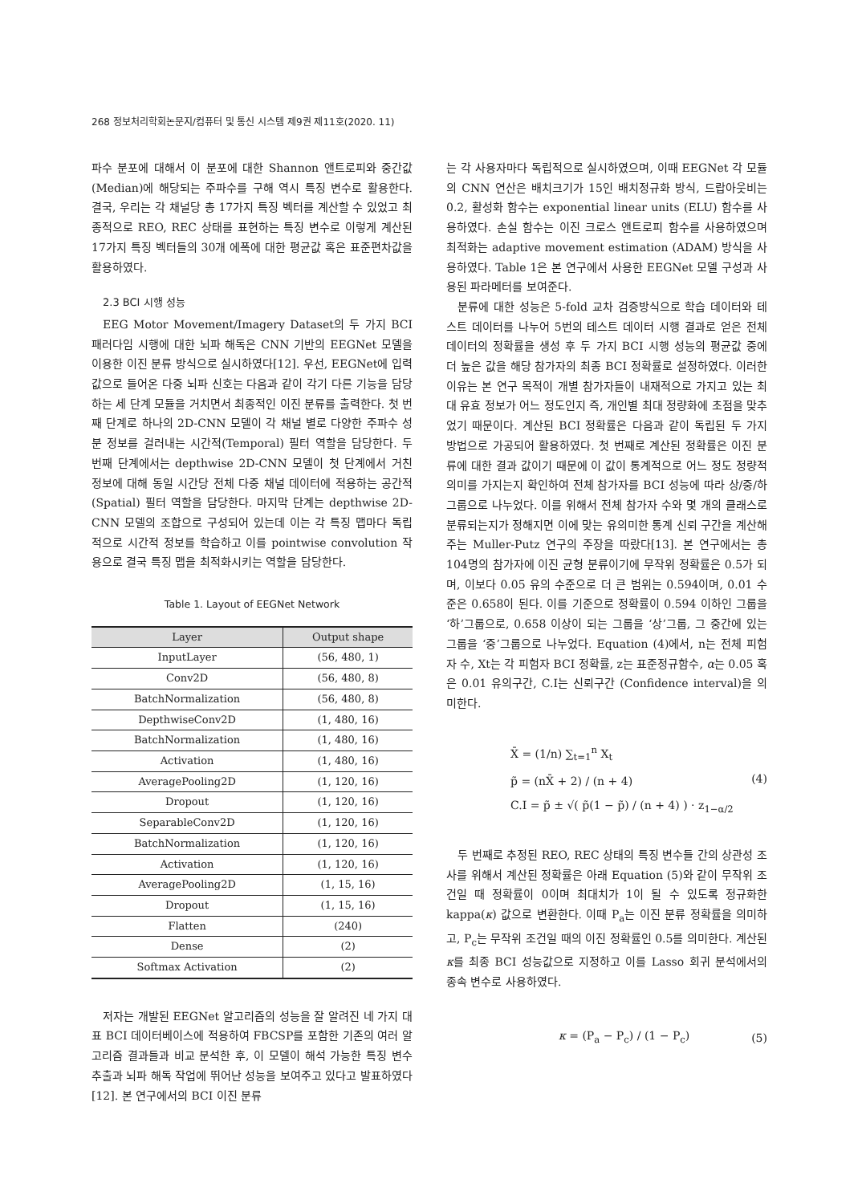268 정보처리학회논문지/컴퓨터 및 통신 시스템 제9권 제11호(2020. 11)
파수 분포에 대해서 이 분포에 대한 Shannon 앤트로피와 중간값(Median)에 해당되는 주파수를 구해 역시 특징 변수로 활용한다. 결국, 우리는 각 채널당 총 17가지 특징 벡터를 계산할 수 있었고 최종적으로 REO, REC 상태를 표현하는 특징 변수로 이렇게 계산된 17가지 특징 벡터들의 30개 에폭에 대한 평균값 혹은 표준편차값을 활용하였다.
2.3 BCI 시행 성능
EEG Motor Movement/Imagery Dataset의 두 가지 BCI 패러다임 시행에 대한 뇌파 해독은 CNN 기반의 EEGNet 모델을 이용한 이진 분류 방식으로 실시하였다[12]. 우선, EEGNet에 입력값으로 들어온 다중 뇌파 신호는 다음과 같이 각기 다른 기능을 담당하는 세 단계 모듈을 거치면서 최종적인 이진 분류를 출력한다. 첫 번째 단계로 하나의 2D-CNN 모델이 각 채널 별로 다양한 주파수 성분 정보를 걸러내는 시간적(Temporal) 필터 역할을 담당한다. 두 번째 단계에서는 depthwise 2D-CNN 모델이 첫 단계에서 거친 정보에 대해 동일 시간당 전체 다중 채널 데이터에 적용하는 공간적 (Spatial) 필터 역할을 담당한다. 마지막 단계는 depthwise 2D-CNN 모델의 조합으로 구성되어 있는데 이는 각 특징 맵마다 독립적으로 시간적 정보를 학습하고 이를 pointwise convolution 작용으로 결국 특징 맵을 최적화시키는 역할을 담당한다.
Table 1. Layout of EEGNet Network
| Layer | Output shape |
| --- | --- |
| InputLayer | (56, 480, 1) |
| Conv2D | (56, 480, 8) |
| BatchNormalization | (56, 480, 8) |
| DepthwiseConv2D | (1, 480, 16) |
| BatchNormalization | (1, 480, 16) |
| Activation | (1, 480, 16) |
| AveragePooling2D | (1, 120, 16) |
| Dropout | (1, 120, 16) |
| SeparableConv2D | (1, 120, 16) |
| BatchNormalization | (1, 120, 16) |
| Activation | (1, 120, 16) |
| AveragePooling2D | (1, 15, 16) |
| Dropout | (1, 15, 16) |
| Flatten | (240) |
| Dense | (2) |
| Softmax Activation | (2) |
저자는 개발된 EEGNet 알고리즘의 성능을 잘 알려진 네 가지 대표 BCI 데이터베이스에 적용하여 FBCSP를 포함한 기존의 여러 알고리즘 결과들과 비교 분석한 후, 이 모델이 해석 가능한 특징 변수 추출과 뇌파 해독 작업에 뛰어난 성능을 보여주고 있다고 발표하였다[12]. 본 연구에서의 BCI 이진 분류
는 각 사용자마다 독립적으로 실시하였으며, 이때 EEGNet 각 모듈의 CNN 연산은 배치크기가 15인 배치정규화 방식, 드랍아웃비는 0.2, 활성화 함수는 exponential linear units (ELU) 함수를 사용하였다. 손실 함수는 이진 크로스 앤트로피 함수를 사용하였으며 최적화는 adaptive movement estimation (ADAM) 방식을 사용하였다. Table 1은 본 연구에서 사용한 EEGNet 모델 구성과 사용된 파라메터를 보여준다.
분류에 대한 성능은 5-fold 교차 검증방식으로 학습 데이터와 테스트 데이터를 나누어 5번의 테스트 데이터 시행 결과로 얻은 전체 데이터의 정확률을 생성 후 두 가지 BCI 시행 성능의 평균값 중에 더 높은 값을 해당 참가자의 최종 BCI 정확률로 설정하였다. 이러한 이유는 본 연구 목적이 개별 참가자들이 내재적으로 가지고 있는 최대 유효 정보가 어느 정도인지 즉, 개인별 최대 정량화에 초점을 맞추었기 때문이다. 계산된 BCI 정확률은 다음과 같이 독립된 두 가지 방법으로 가공되어 활용하였다. 첫 번째로 계산된 정확률은 이진 분류에 대한 결과 값이기 때문에 이 값이 통계적으로 어느 정도 정량적 의미를 가지는지 확인하여 전체 참가자를 BCI 성능에 따라 상/중/하 그룹으로 나누었다. 이를 위해서 전체 참가자 수와 몇 개의 클래스로 분류되는지가 정해지면 이에 맞는 유의미한 통계 신뢰 구간을 계산해주는 Muller-Putz 연구의 주장을 따랐다[13]. 본 연구에서는 총 104명의 참가자에 이진 균형 분류이기에 무작위 정확률은 0.5가 되며, 이보다 0.05 유의 수준으로 더 큰 범위는 0.594이며, 0.01 수준은 0.658이 된다. 이를 기준으로 정확률이 0.594 이하인 그룹을 ‘하’그룹으로, 0.658 이상이 되는 그룹을 ‘상’그룹, 그 중간에 있는 그룹을 ‘중’그룹으로 나누었다. Equation (4)에서, n는 전체 피험자 수, Xt는 각 피험자 BCI 정확률, z는 표준정규함수, α는 0.05 혹은 0.01 유의구간, C.I는 신뢰구간 (Confidence interval)을 의미한다.
X̄ = (1/n) ∑<sub>t=1</sub><sup>n</sup> X<sub>t</sub>
p̃ = (nX̄ + 2) / (n + 4)
C.I = p̃ ± √( p̃(1 − p̃) / (n + 4) ) · z<sub>1−α/2</sub>
(4)
두 번째로 추정된 REO, REC 상태의 특징 변수들 간의 상관성 조사를 위해서 계산된 정확률은 아래 Equation (5)와 같이 무작위 조건일 때 정확률이 0이며 최대치가 1이 될 수 있도록 정규화한 kappa(κ) 값으로 변환한다. 이때 P<sub>a</sub>는 이진 분류 정확률을 의미하고, P<sub>c</sub>는 무작위 조건일 때의 이진 정확률인 0.5를 의미한다. 계산된 κ를 최종 BCI 성능값으로 지정하고 이를 Lasso 회귀 분석에서의 종속 변수로 사용하였다.
κ = (P<sub>a</sub> − P<sub>c</sub>) / (1 − P<sub>c</sub>)
(5)